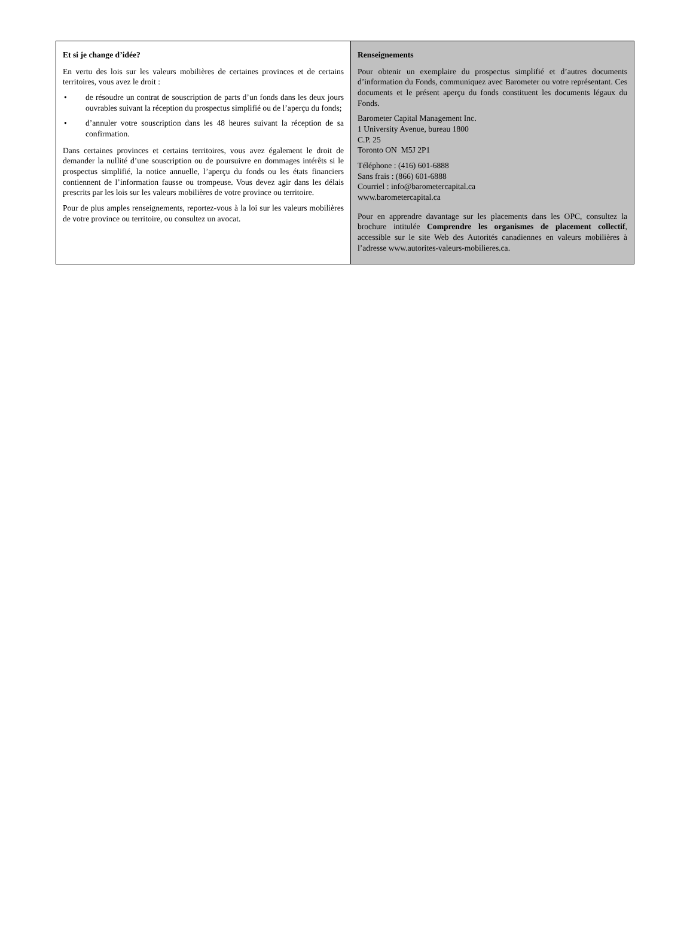Et si je change d’idée?
En vertu des lois sur les valeurs mobilières de certaines provinces et de certains territoires, vous avez le droit :
• de résoudre un contrat de souscription de parts d’un fonds dans les deux jours ouvrables suivant la réception du prospectus simplifié ou de l’aperçu du fonds;
• d’annuler votre souscription dans les 48 heures suivant la réception de sa confirmation.
Dans certaines provinces et certains territoires, vous avez également le droit de demander la nullité d’une souscription ou de poursuivre en dommages intérêts si le prospectus simplifié, la notice annuelle, l’aperçu du fonds ou les états financiers contiennent de l’information fausse ou trompeuse. Vous devez agir dans les délais prescrits par les lois sur les valeurs mobilières de votre province ou territoire.
Pour de plus amples renseignements, reportez-vous à la loi sur les valeurs mobilières de votre province ou territoire, ou consultez un avocat.
Renseignements
Pour obtenir un exemplaire du prospectus simplifié et d’autres documents d’information du Fonds, communiquez avec Barometer ou votre représentant. Ces documents et le présent aperçu du fonds constituent les documents légaux du Fonds.
Barometer Capital Management Inc.
1 University Avenue, bureau 1800
C.P. 25
Toronto ON M5J 2P1
Téléphone : (416) 601-6888
Sans frais : (866) 601-6888
Courriel : info@barometercapital.ca
www.barometercapital.ca
Pour en apprendre davantage sur les placements dans les OPC, consultez la brochure intitulée Comprendre les organismes de placement collectif, accessible sur le site Web des Autorités canadiennes en valeurs mobilières à l’adresse www.autorites-valeurs-mobilieres.ca.